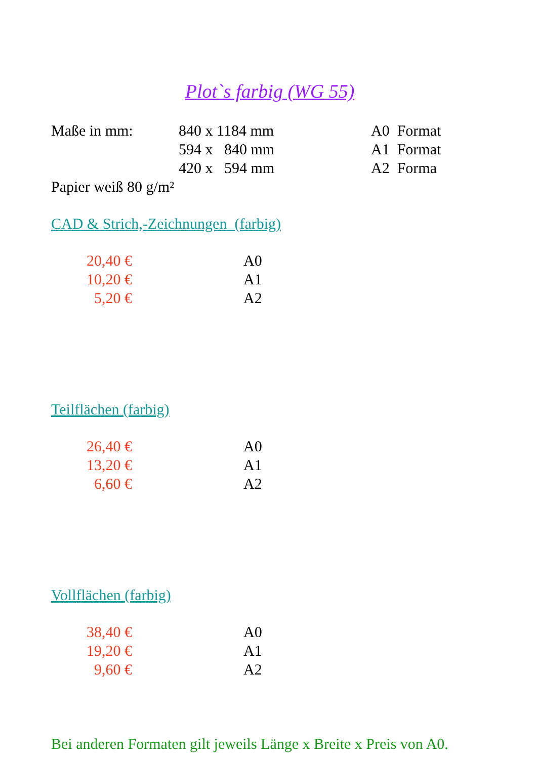Plot`s farbig (WG 55)
| Maße in mm: | 840 x 1184 mm | A0 Format |
| | 594 x 840 mm | A1 Format |
| | 420 x 594 mm | A2 Forma |
Papier weiß 80 g/m²
CAD & Strich,-Zeichnungen (farbig)
| 20,40 € | A0 |
| 10,20 € | A1 |
| 5,20 € | A2 |
Teilflächen (farbig)
| 26,40 € | A0 |
| 13,20 € | A1 |
| 6,60 € | A2 |
Vollflächen (farbig)
| 38,40 € | A0 |
| 19,20 € | A1 |
| 9,60 € | A2 |
Bei anderen Formaten gilt jeweils Länge x Breite x Preis von A0.